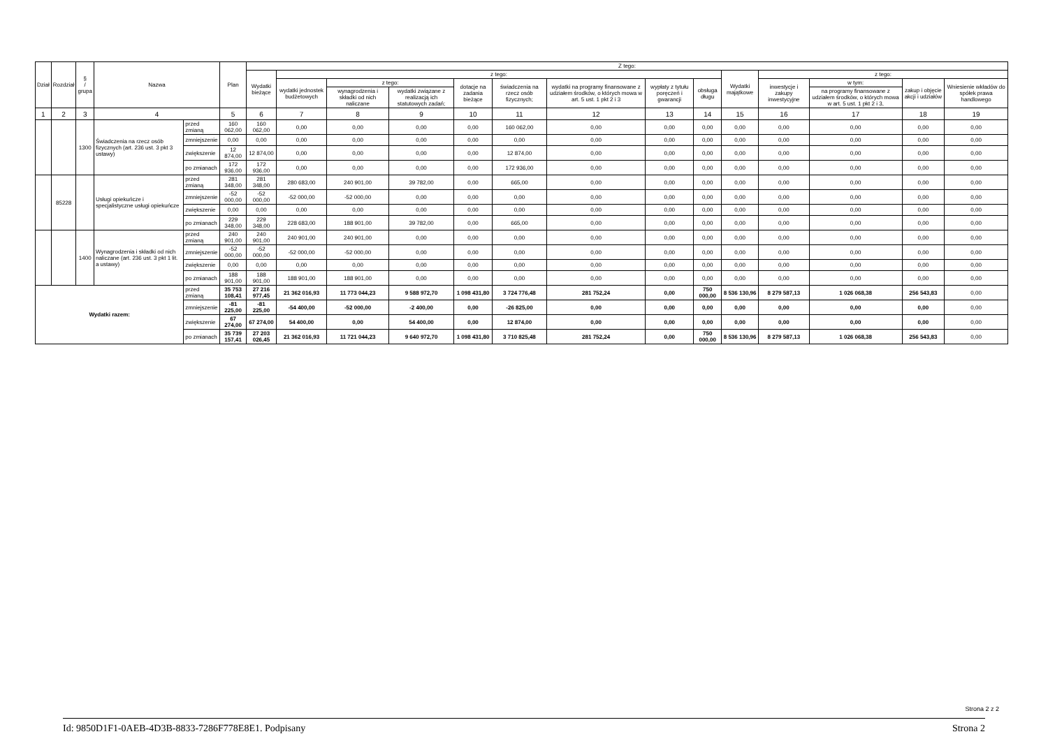| Dział | Rozdział | § / grupa | Nazwa | | Plan | Z tego: | | | | | | | | | | | | | |
| --- | --- | --- | --- | --- | --- | --- | --- | --- | --- | --- | --- | --- | --- | --- | --- | --- | --- | --- | --- |
| | | | | | | Wydatki bieżące | z tego: | | | | | | | | Wydatki majątkowe | z tego: | | | |
| | | | | | | | wydatki jednostek budżetowych | z tego: | | dotacje na zadania bieżące | świadczenia na rzecz osób fizycznych; | wydatki na programy finansowane z udziałem środków, o których mowa w art. 5 ust. 1 pkt 2 i 3 | wypłaty z tytułu poręczeń i gwarancji | obsługa długu | | inwestycje i zakupy inwestycyjne | w tym: | zakup i objęcie akcji i udziałów | Wniesienie wkładów do spółek prawa handlowego |
| | | | | | | | | wynagrodzenia i składki od nich naliczane | wydatki związane z realizacją ich statutowych zadań; | | | | | | | | na programy finansowane z udziałem środków, o których mowa w art. 5 ust. 1 pkt 2 i 3, | | |
| 1 | 2 | 3 | 4 | | 5 | 6 | 7 | 8 | 9 | 10 | 11 | 12 | 13 | 14 | 15 | 16 | 17 | 18 | 19 |
| | | 1300 | Świadczenia na rzecz osób fizycznych (art. 236 ust. 3 pkt 3 ustawy) | przed zmianą | 160 062,00 | 160 062,00 | 0,00 | 0,00 | 0,00 | 0,00 | 160 062,00 | 0,00 | 0,00 | 0,00 | 0,00 | 0,00 | 0,00 | 0,00 | 0,00 |
| | | | | zmniejszenie | 0,00 | 0,00 | 0,00 | 0,00 | 0,00 | 0,00 | 0,00 | 0,00 | 0,00 | 0,00 | 0,00 | 0,00 | 0,00 | 0,00 | 0,00 |
| | | | | zwiększenie | 12 874,00 | 12 874,00 | 0,00 | 0,00 | 0,00 | 0,00 | 12 874,00 | 0,00 | 0,00 | 0,00 | 0,00 | 0,00 | 0,00 | 0,00 | 0,00 |
| | | | | po zmianach | 172 936,00 | 172 936,00 | 0,00 | 0,00 | 0,00 | 0,00 | 172 936,00 | 0,00 | 0,00 | 0,00 | 0,00 | 0,00 | 0,00 | 0,00 | 0,00 |
| | 85228 | | Usługi opiekuńcze i specjalistyczne usługi opiekuńcze | przed zmianą | 281 348,00 | 281 348,00 | 280 683,00 | 240 901,00 | 39 782,00 | 0,00 | 665,00 | 0,00 | 0,00 | 0,00 | 0,00 | 0,00 | 0,00 | 0,00 | 0,00 |
| | | | | zmniejszenie | -52 000,00 | -52 000,00 | -52 000,00 | -52 000,00 | 0,00 | 0,00 | 0,00 | 0,00 | 0,00 | 0,00 | 0,00 | 0,00 | 0,00 | 0,00 | 0,00 |
| | | | | zwiększenie | 0,00 | 0,00 | 0,00 | 0,00 | 0,00 | 0,00 | 0,00 | 0,00 | 0,00 | 0,00 | 0,00 | 0,00 | 0,00 | 0,00 | 0,00 |
| | | | | po zmianach | 229 348,00 | 229 348,00 | 228 683,00 | 188 901,00 | 39 782,00 | 0,00 | 665,00 | 0,00 | 0,00 | 0,00 | 0,00 | 0,00 | 0,00 | 0,00 | 0,00 |
| | | 1400 | Wynagrodzenia i składki od nich naliczane (art. 236 ust. 3 pkt 1 lit. a ustawy) | przed zmianą | 240 901,00 | 240 901,00 | 240 901,00 | 240 901,00 | 0,00 | 0,00 | 0,00 | 0,00 | 0,00 | 0,00 | 0,00 | 0,00 | 0,00 | 0,00 | 0,00 |
| | | | | zmniejszenie | -52 000,00 | -52 000,00 | -52 000,00 | -52 000,00 | 0,00 | 0,00 | 0,00 | 0,00 | 0,00 | 0,00 | 0,00 | 0,00 | 0,00 | 0,00 | 0,00 |
| | | | | zwiększenie | 0,00 | 0,00 | 0,00 | 0,00 | 0,00 | 0,00 | 0,00 | 0,00 | 0,00 | 0,00 | 0,00 | 0,00 | 0,00 | 0,00 | 0,00 |
| | | | | po zmianach | 188 901,00 | 188 901,00 | 188 901,00 | 188 901,00 | 0,00 | 0,00 | 0,00 | 0,00 | 0,00 | 0,00 | 0,00 | 0,00 | 0,00 | 0,00 | 0,00 |
| Wydatki razem: | | | | przed zmianą | 35 753 108,41 | 27 216 977,45 | 21 362 016,93 | 11 773 044,23 | 9 588 972,70 | 1 098 431,80 | 3 724 776,48 | 281 752,24 | 0,00 | 750 000,00 | 8 536 130,96 | 8 279 587,13 | 1 026 068,38 | 256 543,83 | 0,00 |
| | | | | zmniejszenie | -81 225,00 | -81 225,00 | -54 400,00 | -52 000,00 | -2 400,00 | 0,00 | -26 825,00 | 0,00 | 0,00 | 0,00 | 0,00 | 0,00 | 0,00 | 0,00 | 0,00 |
| | | | | zwiększenie | 67 274,00 | 67 274,00 | 54 400,00 | 0,00 | 54 400,00 | 0,00 | 12 874,00 | 0,00 | 0,00 | 0,00 | 0,00 | 0,00 | 0,00 | 0,00 | 0,00 |
| | | | | po zmianach | 35 739 157,41 | 27 203 026,45 | 21 362 016,93 | 11 721 044,23 | 9 640 972,70 | 1 098 431,80 | 3 710 825,48 | 281 752,24 | 0,00 | 750 000,00 | 8 536 130,96 | 8 279 587,13 | 1 026 068,38 | 256 543,83 | 0,00 |
Strona 2 z 2
Id: 9850D1F1-0AEB-4D3B-8833-7286F778E8E1. Podpisany Strona 2